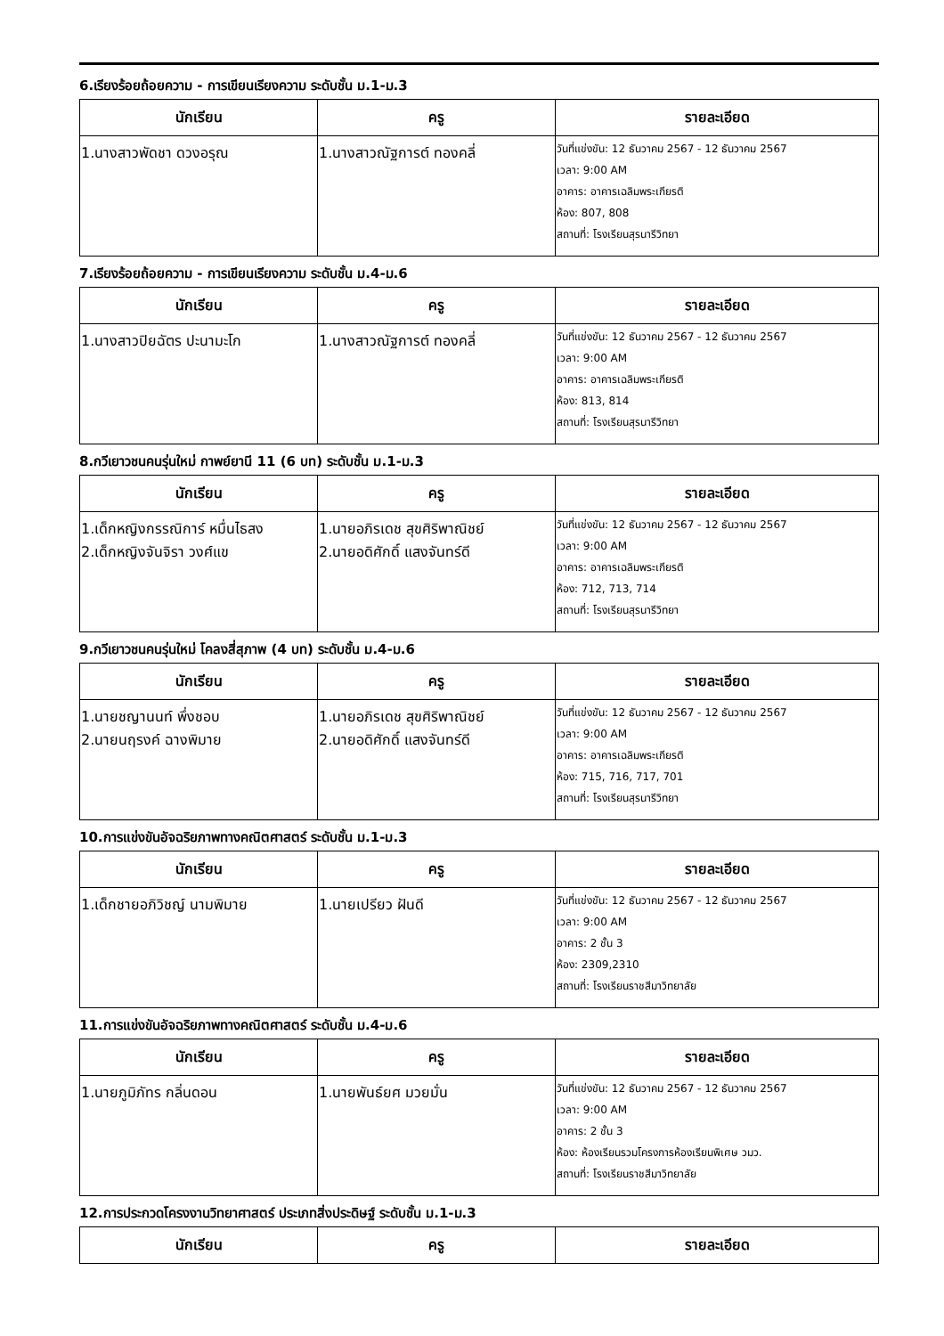6.เรียงร้อยถ้อยความ - การเขียนเรียงความ ระดับชั้น ม.1-ม.3
| นักเรียน | ครู | รายละเอียด |
| --- | --- | --- |
| 1.นางสาวพัดชา ดวงอรุณ | 1.นางสาวณัฐการต์ ทองคลี่ | วันที่แข่งขัน: 12 ธันวาคม 2567 - 12 ธันวาคม 2567 เวลา: 9:00 AM อาคาร: อาคารเฉลิมพระเกียรติ ห้อง: 807, 808 สถานที่: โรงเรียนสุรนารีวิทยา |
7.เรียงร้อยถ้อยความ - การเขียนเรียงความ ระดับชั้น ม.4-ม.6
| นักเรียน | ครู | รายละเอียด |
| --- | --- | --- |
| 1.นางสาวปิยฉัตร ปะนามะโก | 1.นางสาวณัฐการต์ ทองคลี่ | วันที่แข่งขัน: 12 ธันวาคม 2567 - 12 ธันวาคม 2567 เวลา: 9:00 AM อาคาร: อาคารเฉลิมพระเกียรติ ห้อง: 813, 814 สถานที่: โรงเรียนสุรนารีวิทยา |
8.กวีเยาวชนคนรุ่นใหม่ กาพย์ยานี 11 (6 บท) ระดับชั้น ม.1-ม.3
| นักเรียน | ครู | รายละเอียด |
| --- | --- | --- |
| 1.เด็กหญิงกรรณิการ์ หมื่นไธสง 2.เด็กหญิงจันจิรา วงศ์แข | 1.นายอภิรเดช สุขศิริพาณิชย์ 2.นายอดิศักดิ์ แสงจันทร์ดี | วันที่แข่งขัน: 12 ธันวาคม 2567 - 12 ธันวาคม 2567 เวลา: 9:00 AM อาคาร: อาคารเฉลิมพระเกียรติ ห้อง: 712, 713, 714 สถานที่: โรงเรียนสุรนารีวิทยา |
9.กวีเยาวชนคนรุ่นใหม่ โคลงสี่สุภาพ (4 บท) ระดับชั้น ม.4-ม.6
| นักเรียน | ครู | รายละเอียด |
| --- | --- | --- |
| 1.นายชญานนท์ พึ่งชอบ 2.นายนฤรงค์ ฉางพิมาย | 1.นายอภิรเดช สุขศิริพาณิชย์ 2.นายอดิศักดิ์ แสงจันทร์ดี | วันที่แข่งขัน: 12 ธันวาคม 2567 - 12 ธันวาคม 2567 เวลา: 9:00 AM อาคาร: อาคารเฉลิมพระเกียรติ ห้อง: 715, 716, 717, 701 สถานที่: โรงเรียนสุรนารีวิทยา |
10.การแข่งขันอัจฉริยภาพทางคณิตศาสตร์ ระดับชั้น ม.1-ม.3
| นักเรียน | ครู | รายละเอียด |
| --- | --- | --- |
| 1.เด็กชายอภิวิชญ์ นามพิมาย | 1.นายเปรียว ฝันดี | วันที่แข่งขัน: 12 ธันวาคม 2567 - 12 ธันวาคม 2567 เวลา: 9:00 AM อาคาร: 2 ชั้น 3 ห้อง: 2309,2310 สถานที่: โรงเรียนราชสีมาวิทยาลัย |
11.การแข่งขันอัจฉริยภาพทางคณิตศาสตร์ ระดับชั้น ม.4-ม.6
| นักเรียน | ครู | รายละเอียด |
| --- | --- | --- |
| 1.นายภูมิภัทร กลิ่นดอน | 1.นายพันธ์ยศ มวยมั่น | วันที่แข่งขัน: 12 ธันวาคม 2567 - 12 ธันวาคม 2567 เวลา: 9:00 AM อาคาร: 2 ชั้น 3 ห้อง: ห้องเรียนรวมโครงการห้องเรียนพิเศษ วมว. สถานที่: โรงเรียนราชสีมาวิทยาลัย |
12.การประกวดโครงงานวิทยาศาสตร์ ประเภทสิ่งประดิษฐ์ ระดับชั้น ม.1-ม.3
| นักเรียน | ครู | รายละเอียด |
| --- | --- | --- |